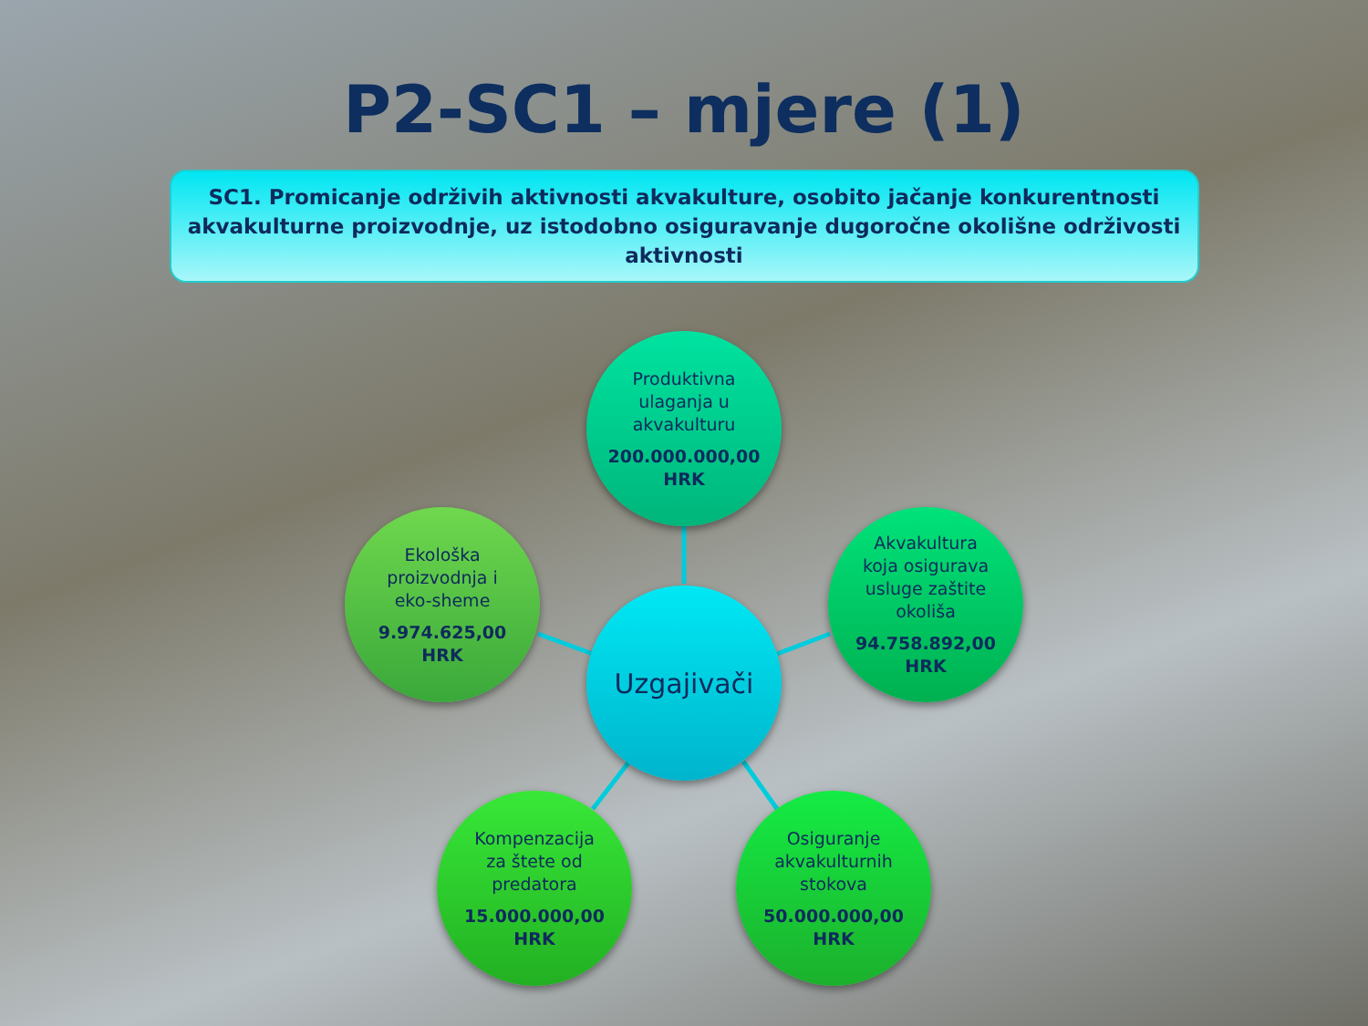P2-SC1 – mjere (1)
SC1. Promicanje održivih aktivnosti akvakulture, osobito jačanje konkurentnosti
akvakulturne proizvodnje, uz istodobno osiguravanje dugoročne okolišne održivosti
aktivnosti
Produktivna
ulaganja u
akvakulturu
200.000.000,00
HRK
Ekološka
proizvodnja i
eko-sheme
9.974.625,00
HRK
Uzgajivači
Akvakultura
koja osigurava
usluge zaštite
okoliša
94.758.892,00
HRK
Kompenzacija
za štete od
predatora
15.000.000,00
HRK
Osiguranje
akvakulturnih
stokova
50.000.000,00
HRK